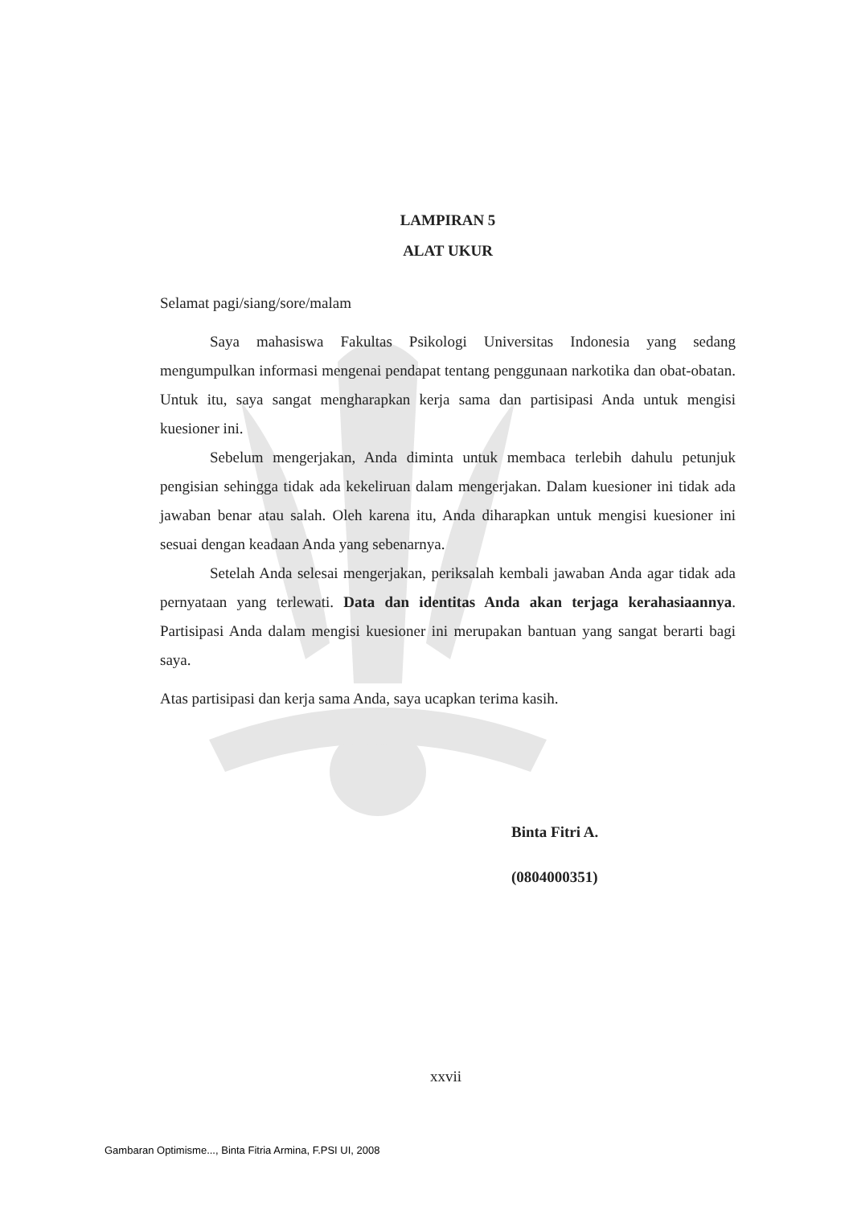LAMPIRAN 5
ALAT UKUR
Selamat pagi/siang/sore/malam
Saya mahasiswa Fakultas Psikologi Universitas Indonesia yang sedang mengumpulkan informasi mengenai pendapat tentang penggunaan narkotika dan obat-obatan. Untuk itu, saya sangat mengharapkan kerja sama dan partisipasi Anda untuk mengisi kuesioner ini.
Sebelum mengerjakan, Anda diminta untuk membaca terlebih dahulu petunjuk pengisian sehingga tidak ada kekeliruan dalam mengerjakan. Dalam kuesioner ini tidak ada jawaban benar atau salah. Oleh karena itu, Anda diharapkan untuk mengisi kuesioner ini sesuai dengan keadaan Anda yang sebenarnya.
Setelah Anda selesai mengerjakan, periksalah kembali jawaban Anda agar tidak ada pernyataan yang terlewati. Data dan identitas Anda akan terjaga kerahasiaannya. Partisipasi Anda dalam mengisi kuesioner ini merupakan bantuan yang sangat berarti bagi saya.
Atas partisipasi dan kerja sama Anda, saya ucapkan terima kasih.
Binta Fitri A.
(0804000351)
xxvii
Gambaran Optimisme..., Binta Fitria Armina, F.PSI UI, 2008